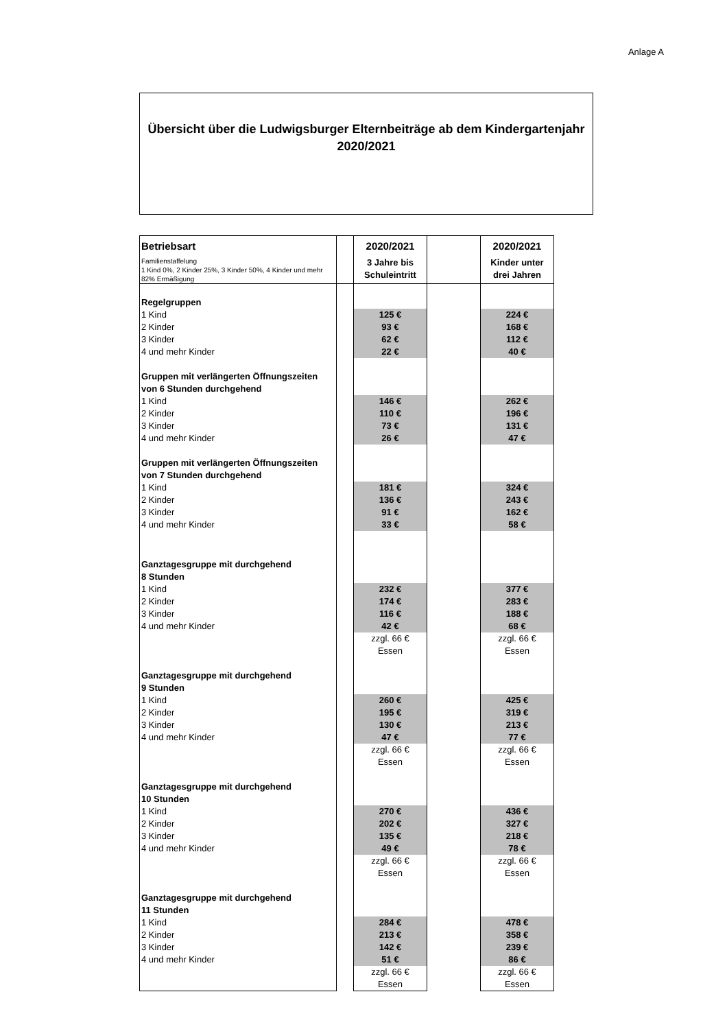Anlage A
Übersicht über die Ludwigsburger Elternbeiträge ab dem Kindergartenjahr
2020/2021
| Betriebsart Familienstaffelung 1 Kind 0%, 2 Kinder 25%, 3 Kinder 50%, 4 Kinder und mehr 82% Ermäßigung | | 2020/2021 3 Jahre bis Schuleintritt | | 2020/2021 Kinder unter drei Jahren |
| Regelgruppen | | | | |
| 1 Kind | | 125 € | | 224 € |
| 2 Kinder | | 93 € | | 168 € |
| 3 Kinder | | 62 € | | 112 € |
| 4 und mehr Kinder | | 22 € | | 40 € |
| Gruppen mit verlängerten Öffnungszeiten von 6 Stunden durchgehend | | | | |
| 1 Kind | | 146 € | | 262 € |
| 2 Kinder | | 110 € | | 196 € |
| 3 Kinder | | 73 € | | 131 € |
| 4 und mehr Kinder | | 26 € | | 47 € |
| Gruppen mit verlängerten Öffnungszeiten von 7 Stunden durchgehend | | | | |
| 1 Kind | | 181 € | | 324 € |
| 2 Kinder | | 136 € | | 243 € |
| 3 Kinder | | 91 € | | 162 € |
| 4 und mehr Kinder | | 33 € | | 58 € |
| Ganztagesgruppe mit durchgehend 8 Stunden | | | | |
| 1 Kind | | 232 € | | 377 € |
| 2 Kinder | | 174 € | | 283 € |
| 3 Kinder | | 116 € | | 188 € |
| 4 und mehr Kinder | | 42 € | | 68 € |
| | | zzgl. 66 € Essen | | zzgl. 66 € Essen |
| Ganztagesgruppe mit durchgehend 9 Stunden | | | | |
| 1 Kind | | 260 € | | 425 € |
| 2 Kinder | | 195 € | | 319 € |
| 3 Kinder | | 130 € | | 213 € |
| 4 und mehr Kinder | | 47 € | | 77 € |
| | | zzgl. 66 € Essen | | zzgl. 66 € Essen |
| Ganztagesgruppe mit durchgehend 10 Stunden | | | | |
| 1 Kind | | 270 € | | 436 € |
| 2 Kinder | | 202 € | | 327 € |
| 3 Kinder | | 135 € | | 218 € |
| 4 und mehr Kinder | | 49 € | | 78 € |
| | | zzgl. 66 € Essen | | zzgl. 66 € Essen |
| Ganztagesgruppe mit durchgehend 11 Stunden | | | | |
| 1 Kind | | 284 € | | 478 € |
| 2 Kinder | | 213 € | | 358 € |
| 3 Kinder | | 142 € | | 239 € |
| 4 und mehr Kinder | | 51 € | | 86 € |
| | | zzgl. 66 € Essen | | zzgl. 66 € Essen |